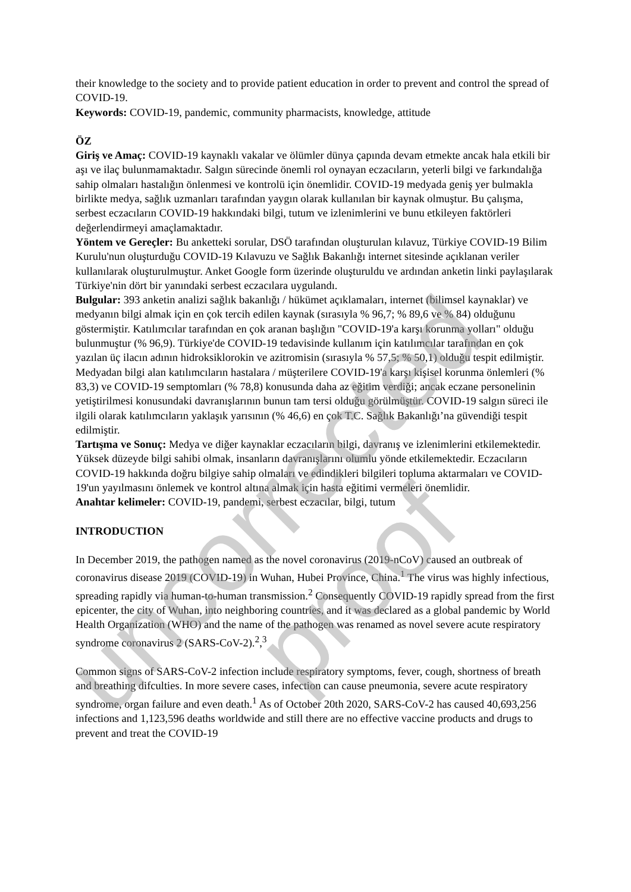their knowledge to the society and to provide patient education in order to prevent and control the spread of COVID-19.
Keywords: COVID-19, pandemic, community pharmacists, knowledge, attitude
ÖZ
Giriş ve Amaç: COVID-19 kaynaklı vakalar ve ölümler dünya çapında devam etmekte ancak hala etkili bir aşı ve ilaç bulunmamaktadır. Salgın sürecinde önemli rol oynayan eczacıların, yeterli bilgi ve farkındalığa sahip olmaları hastalığın önlenmesi ve kontrolü için önemlidir. COVID-19 medyada geniş yer bulmakla birlikte medya, sağlık uzmanları tarafından yaygın olarak kullanılan bir kaynak olmuştur. Bu çalışma, serbest eczacıların COVID-19 hakkındaki bilgi, tutum ve izlenimlerini ve bunu etkileyen faktörleri değerlendirmeyi amaçlamaktadır.
Yöntem ve Gereçler: Bu anketteki sorular, DSÖ tarafından oluşturulan kılavuz, Türkiye COVID-19 Bilim Kurulu'nun oluşturduğu COVID-19 Kılavuzu ve Sağlık Bakanlığı internet sitesinde açıklanan veriler kullanılarak oluşturulmuştur. Anket Google form üzerinde oluşturuldu ve ardından anketin linki paylaşılarak Türkiye'nin dört bir yanındaki serbest eczacılara uygulandı.
Bulgular: 393 anketin analizi sağlık bakanlığı / hükümet açıklamaları, internet (bilimsel kaynaklar) ve medyanın bilgi almak için en çok tercih edilen kaynak (sırasıyla % 96,7; % 89,6 ve % 84) olduğunu göstermiştir. Katılımcılar tarafından en çok aranan başlığın "COVID-19'a karşı korunma yolları" olduğu bulunmuştur (% 96,9). Türkiye'de COVID-19 tedavisinde kullanım için katılımcılar tarafından en çok yazılan üç ilacın adının hidroksiklorokin ve azitromisin (sırasıyla % 57,5; % 50,1) olduğu tespit edilmiştir. Medyadan bilgi alan katılımcıların hastalara / müşterilere COVID-19'a karşı kişisel korunma önlemleri (% 83,3) ve COVID-19 semptomları (% 78,8) konusunda daha az eğitim verdiği; ancak eczane personelinin yetiştirilmesi konusundaki davranışlarının bunun tam tersi olduğu görülmüştür. COVID-19 salgın süreci ile ilgili olarak katılımcıların yaklaşık yarısının (% 46,6) en çok T.C. Sağlık Bakanlığı’na güvendiği tespit edilmiştir.
Tartışma ve Sonuç: Medya ve diğer kaynaklar eczacıların bilgi, davranış ve izlenimlerini etkilemektedir. Yüksek düzeyde bilgi sahibi olmak, insanların davranışlarını olumlu yönde etkilemektedir. Eczacıların COVID-19 hakkında doğru bilgiye sahip olmaları ve edindikleri bilgileri topluma aktarmaları ve COVID-19'un yayılmasını önlemek ve kontrol altına almak için hasta eğitimi vermeleri önemlidir.
Anahtar kelimeler: COVID-19, pandemi, serbest eczacılar, bilgi, tutum
INTRODUCTION
In December 2019, the pathogen named as the novel coronavirus (2019-nCoV) caused an outbreak of coronavirus disease 2019 (COVID-19) in Wuhan, Hubei Province, China.<sup>1</sup> The virus was highly infectious, spreading rapidly via human-to-human transmission.<sup>2</sup> Consequently COVID-19 rapidly spread from the first epicenter, the city of Wuhan, into neighboring countries, and it was declared as a global pandemic by World Health Organization (WHO) and the name of the pathogen was renamed as novel severe acute respiratory syndrome coronavirus 2 (SARS-CoV-2).<sup>2</sup>,<sup>3</sup>
Common signs of SARS-CoV-2 infection include respiratory symptoms, fever, cough, shortness of breath and breathing difculties. In more severe cases, infection can cause pneumonia, severe acute respiratory syndrome, organ failure and even death.<sup>1</sup> As of October 20th 2020, SARS-CoV-2 has caused 40,693,256 infections and 1,123,596 deaths worldwide and still there are no effective vaccine products and drugs to prevent and treat the COVID-19
uncorrected proof